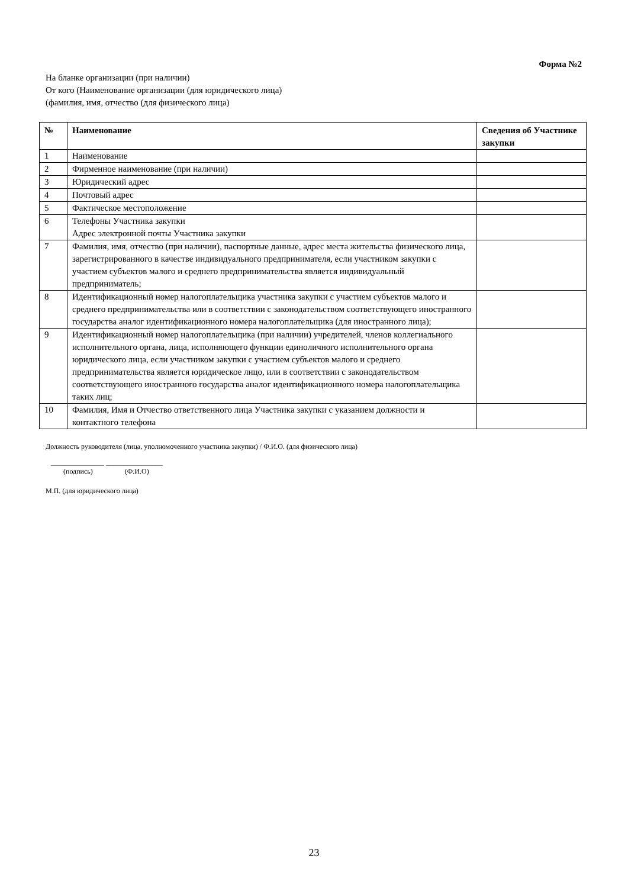Форма №2
На бланке организации (при наличии)
От кого (Наименование организации (для юридического лица)
(фамилия, имя, отчество (для физического лица)
| № | Наименование | Сведения об Участнике закупки |
| --- | --- | --- |
| 1 | Наименование | |
| 2 | Фирменное наименование (при наличии) | |
| 3 | Юридический адрес | |
| 4 | Почтовый адрес | |
| 5 | Фактическое местоположение | |
| 6 | Телефоны Участника закупки Адрес электронной почты Участника закупки | |
| 7 | Фамилия, имя, отчество (при наличии), паспортные данные, адрес места жительства физического лица, зарегистрированного в качестве индивидуального предпринимателя, если участником закупки с участием субъектов малого и среднего предпринимательства является индивидуальный предприниматель; | |
| 8 | Идентификационный номер налогоплательщика участника закупки с участием субъектов малого и среднего предпринимательства или в соответствии с законодательством соответствующего иностранного государства аналог идентификационного номера налогоплательщика (для иностранного лица); | |
| 9 | Идентификационный номер налогоплательщика (при наличии) учредителей, членов коллегиального исполнительного органа, лица, исполняющего функции единоличного исполнительного органа юридического лица, если участником закупки с участием субъектов малого и среднего предпринимательства является юридическое лицо, или в соответствии с законодательством соответствующего иностранного государства аналог идентификационного номера налогоплательщика таких лиц; | |
| 10 | Фамилия, Имя и Отчество ответственного лица Участника закупки с указанием должности и контактного телефона | |
Должность руководителя (лица, уполномоченного участника закупки) / Ф.И.О. (для физического лица)
_______________ ________________
(подпись) (Ф.И.О)
М.П. (для юридического лица)
23